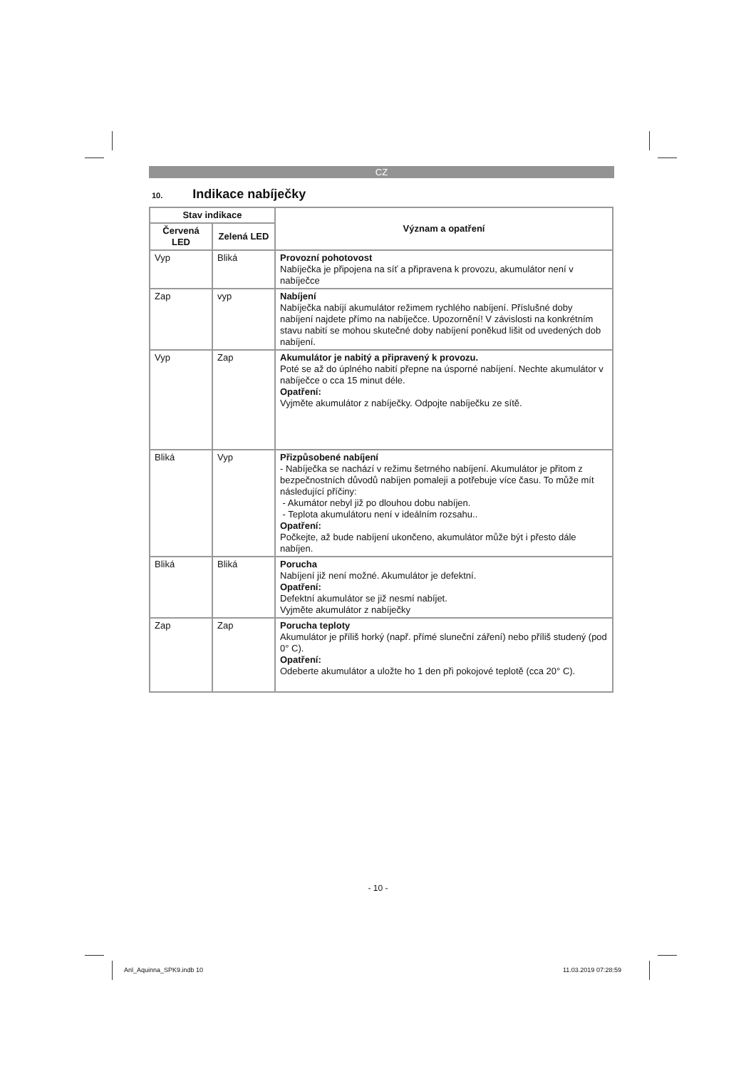CZ
10. Indikace nabíječky
| Stav indikace | | Význam a opatření |
| --- | --- | --- |
| Červená LED | Zelená LED | |
| Vyp | Bliká | Provozní pohotovost Nabíječka je připojena na síť a připravena k provozu, akumulátor není v nabíječce |
| Zap | vyp | Nabíjení Nabíječka nabíjí akumulátor režimem rychlého nabíjení. Příslušné doby nabíjení najdete přímo na nabíječce. Upozornění! V závislosti na konkrétním stavu nabití se mohou skutečné doby nabíjení poněkud lišit od uvedených dob nabíjení. |
| Vyp | Zap | Akumulátor je nabitý a připravený k provozu. Poté se až do úplného nabití přepne na úsporné nabíjení. Nechte akumulátor v nabíječce o cca 15 minut déle. Opatření: Vyjměte akumulátor z nabíječky. Odpojte nabíječku ze sítě. |
| Bliká | Vyp | Přizpůsobené nabíjení - Nabíječka se nachází v režimu šetrného nabíjení. Akumulátor je přitom z bezpečnostních důvodů nabíjen pomaleji a potřebuje více času. To může mít následující příčiny: - Akumátor nebyl již po dlouhou dobu nabíjen. - Teplota akumulátoru není v ideálním rozsahu.. Opatření: Počkejte, až bude nabíjení ukončeno, akumulátor může být i přesto dále nabíjen. |
| Bliká | Bliká | Porucha Nabíjení již není možné. Akumulátor je defektní. Opatření: Defektní akumulátor se již nesmí nabíjet. Vyjměte akumulátor z nabíječky |
| Zap | Zap | Porucha teploty Akumulátor je příliš horký (např. přímé sluneční záření) nebo příliš studený (pod 0° C). Opatření: Odeberte akumulátor a uložte ho 1 den při pokojové teplotě (cca 20° C). |
- 10 -
Anl_Aquinna_SPK9.indb 10 11.03.2019 07:28:59